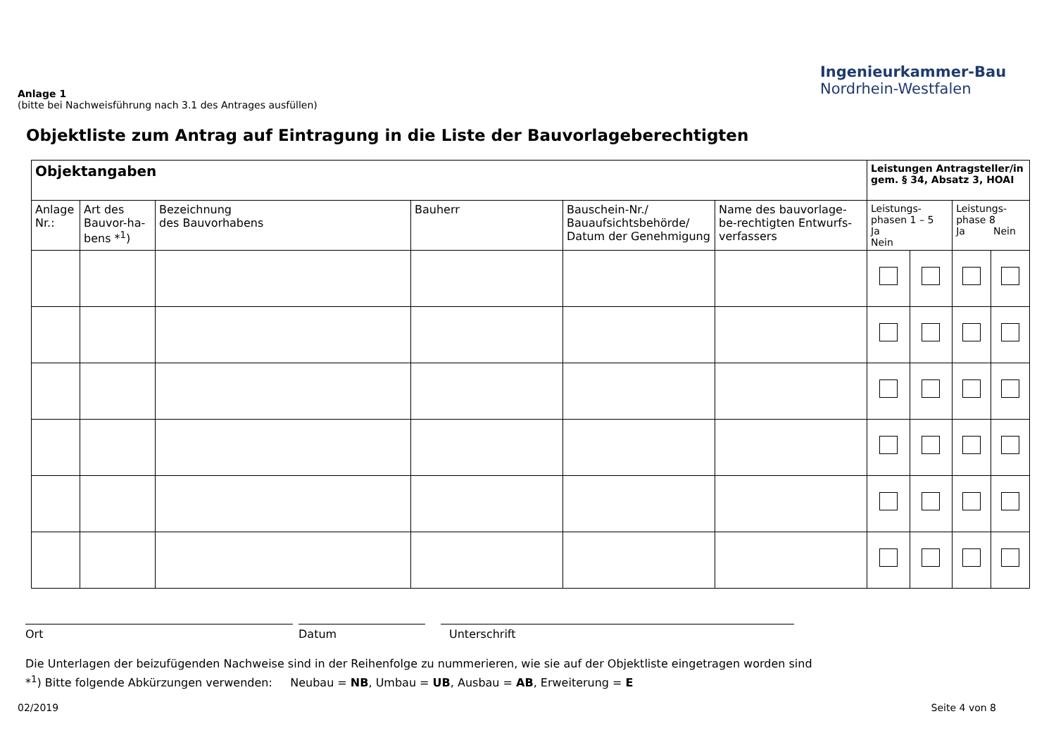Ingenieurkammer-Bau
Nordrhein-Westfalen
Anlage 1
(bitte bei Nachweisführung nach 3.1 des Antrages ausfüllen)
Objektliste zum Antrag auf Eintragung in die Liste der Bauvorlageberechtigten
| Objektangaben | | | | | | Leistungen Antragsteller/in gem. § 34, Absatz 3, HOAI | | | |
| --- | --- | --- | --- | --- | --- | --- | --- | --- | --- |
| Anlage Nr.: | Art des Bauvor-ha-bens *<sup>1</sup>) | Bezeichnung des Bauvorhabens | Bauherr | Bauschein-Nr./ Bauaufsichtsbehörde/ Datum der Genehmigung | Name des bauvorlage-be-rechtigten Entwurfs-verfassers | Leistungs-phasen 1 – 5 Ja Nein | | Leistungs-phase 8 Ja Nein | |
Ort Datum Unterschrift
Die Unterlagen der beizufügenden Nachweise sind in der Reihenfolge zu nummerieren, wie sie auf der Objektliste eingetragen worden sind
*<sup>1</sup>) Bitte folgende Abkürzungen verwenden: Neubau = NB, Umbau = UB, Ausbau = AB, Erweiterung = E
02/2019 Seite 4 von 8